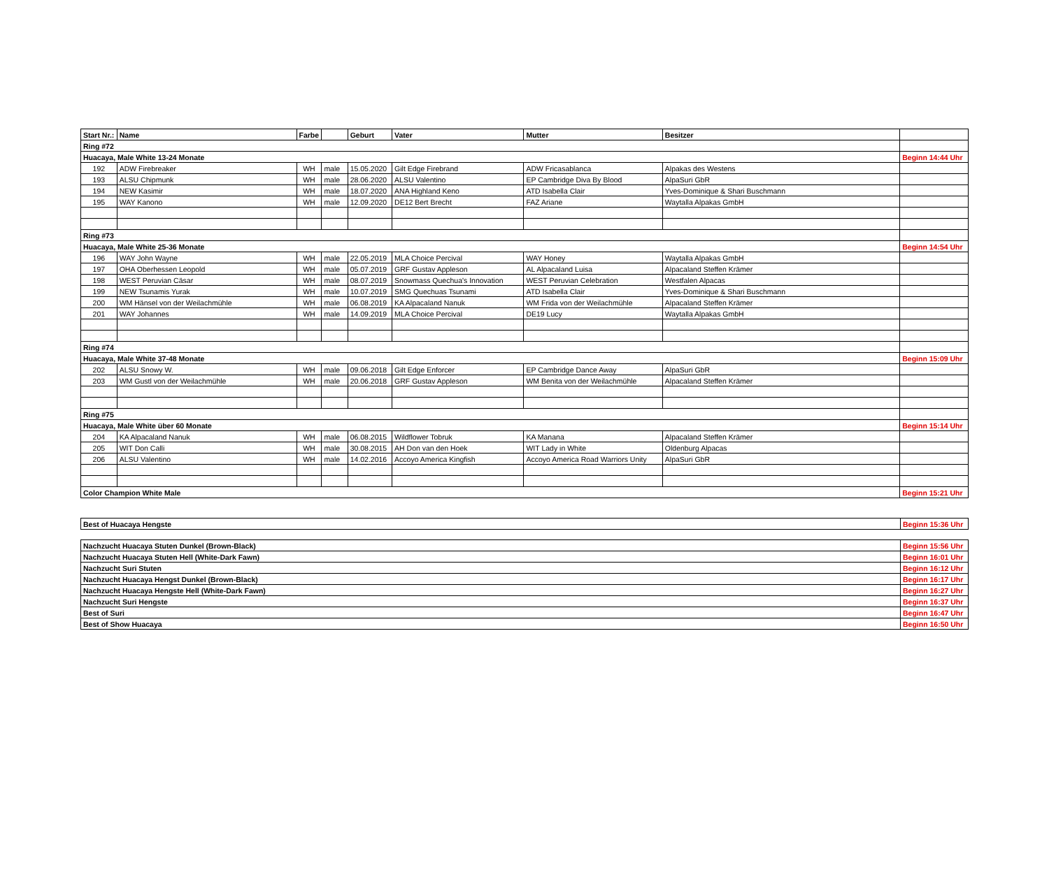| Start Nr.: | Name | Farbe | | Geburt | Vater | Mutter | Besitzer | |
| --- | --- | --- | --- | --- | --- | --- | --- | --- |
| Ring #72 | | | | | | | | |
| Huacaya, Male White 13-24 Monate | | | | | | | | Beginn 14:44 Uhr |
| 192 | ADW Firebreaker | WH | male | 15.05.2020 | Gilt Edge Firebrand | ADW Fricasablanca | Alpakas des Westens | |
| 193 | ALSU Chipmunk | WH | male | 28.06.2020 | ALSU Valentino | EP Cambridge Diva By Blood | AlpaSuri GbR | |
| 194 | NEW Kasimir | WH | male | 18.07.2020 | ANA Highland Keno | ATD Isabella Clair | Yves-Dominique & Shari Buschmann | |
| 195 | WAY Kanono | WH | male | 12.09.2020 | DE12 Bert Brecht | FAZ Ariane | Waytalla Alpakas GmbH | |
| Ring #73 | | | | | | | | |
| Huacaya, Male White 25-36 Monate | | | | | | | | Beginn 14:54 Uhr |
| 196 | WAY John Wayne | WH | male | 22.05.2019 | MLA Choice Percival | WAY Honey | Waytalla Alpakas GmbH | |
| 197 | OHA Oberhessen Leopold | WH | male | 05.07.2019 | GRF Gustav Appleson | AL Alpacaland Luisa | Alpacaland Steffen Krämer | |
| 198 | WEST Peruvian Cäsar | WH | male | 08.07.2019 | Snowmass Quechua's Innovation | WEST Peruvian Celebration | Westfalen Alpacas | |
| 199 | NEW Tsunamis Yurak | WH | male | 10.07.2019 | SMG Quechuas Tsunami | ATD Isabella Clair | Yves-Dominique & Shari Buschmann | |
| 200 | WM Hänsel von der Weilachmühle | WH | male | 06.08.2019 | KA Alpacaland Nanuk | WM Frida von der Weilachmühle | Alpacaland Steffen Krämer | |
| 201 | WAY Johannes | WH | male | 14.09.2019 | MLA Choice Percival | DE19 Lucy | Waytalla Alpakas GmbH | |
| Ring #74 | | | | | | | | |
| Huacaya, Male White 37-48 Monate | | | | | | | | Beginn 15:09 Uhr |
| 202 | ALSU Snowy W. | WH | male | 09.06.2018 | Gilt Edge Enforcer | EP Cambridge Dance Away | AlpaSuri GbR | |
| 203 | WM Gustl von der Weilachmühle | WH | male | 20.06.2018 | GRF Gustav Appleson | WM Benita von der Weilachmühle | Alpacaland Steffen Krämer | |
| Ring #75 | | | | | | | | |
| Huacaya, Male White über 60 Monate | | | | | | | | Beginn 15:14 Uhr |
| 204 | KA Alpacaland Nanuk | WH | male | 06.08.2015 | Wildflower Tobruk | KA Manana | Alpacaland Steffen Krämer | |
| 205 | WIT Don Calli | WH | male | 30.08.2015 | AH Don van den Hoek | WIT Lady in White | Oldenburg Alpacas | |
| 206 | ALSU Valentino | WH | male | 14.02.2016 | Accoyo America Kingfish | Accoyo America Road Warriors Unity | AlpaSuri GbR | |
| Color Champion White Male | | | | | | | | Beginn 15:21 Uhr |
| Best of Huacaya Hengste | Beginn 15:36 Uhr |
| Nachzucht Huacaya Stuten Dunkel (Brown-Black) | Beginn 15:56 Uhr |
| Nachzucht Huacaya Stuten Hell (White-Dark Fawn) | Beginn 16:01 Uhr |
| Nachzucht Suri Stuten | Beginn 16:12 Uhr |
| Nachzucht Huacaya Hengst Dunkel (Brown-Black) | Beginn 16:17 Uhr |
| Nachzucht Huacaya Hengste Hell (White-Dark Fawn) | Beginn 16:27 Uhr |
| Nachzucht Suri Hengste | Beginn 16:37 Uhr |
| Best of Suri | Beginn 16:47 Uhr |
| Best of Show Huacaya | Beginn 16:50 Uhr |